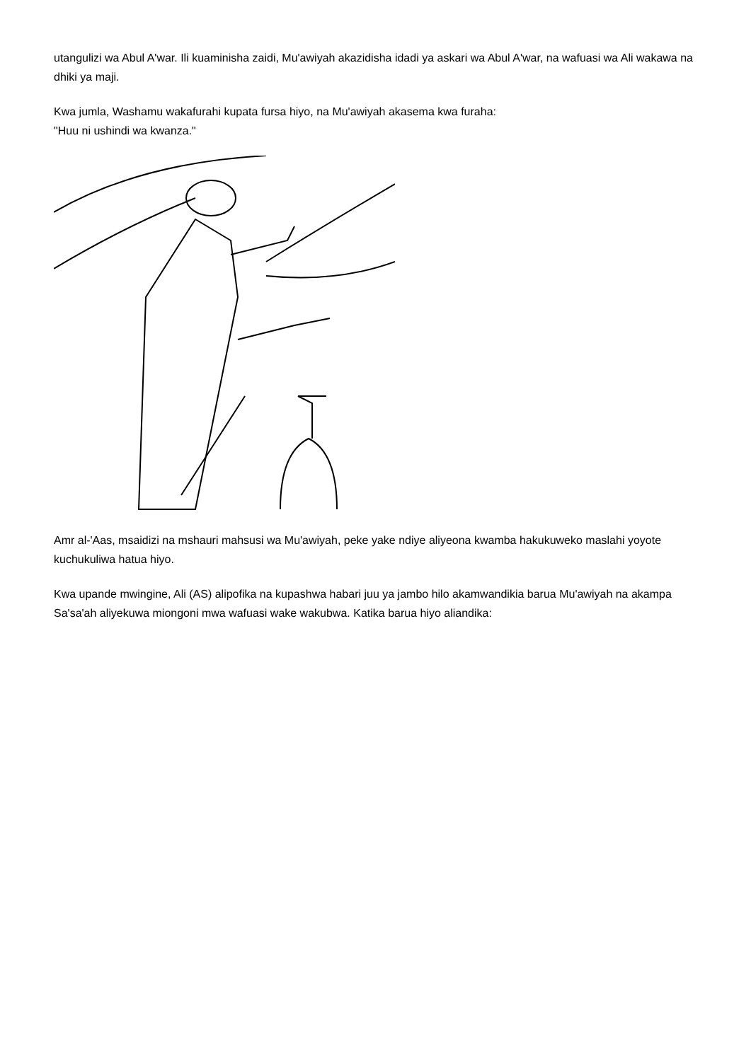utangulizi wa Abul A'war. Ili kuaminisha zaidi, Mu'awiyah akazidisha idadi ya askari wa Abul A'war, na wafuasi wa Ali wakawa na dhiki ya maji.
Kwa jumla, Washamu wakafurahi kupata fursa hiyo, na Mu'awiyah akasema kwa furaha:
"Huu ni ushindi wa kwanza."
Amr al-'Aas, msaidizi na mshauri mahsusi wa Mu'awiyah, peke yake ndiye aliyeona kwamba hakukuweko maslahi yoyote kuchukuliwa hatua hiyo.
Kwa upande mwingine, Ali (AS) alipofika na kupashwa habari juu ya jambo hilo akamwandikia barua Mu'awiyah na akampa Sa'sa'ah aliyekuwa miongoni mwa wafuasi wake wakubwa. Katika barua hiyo aliandika: